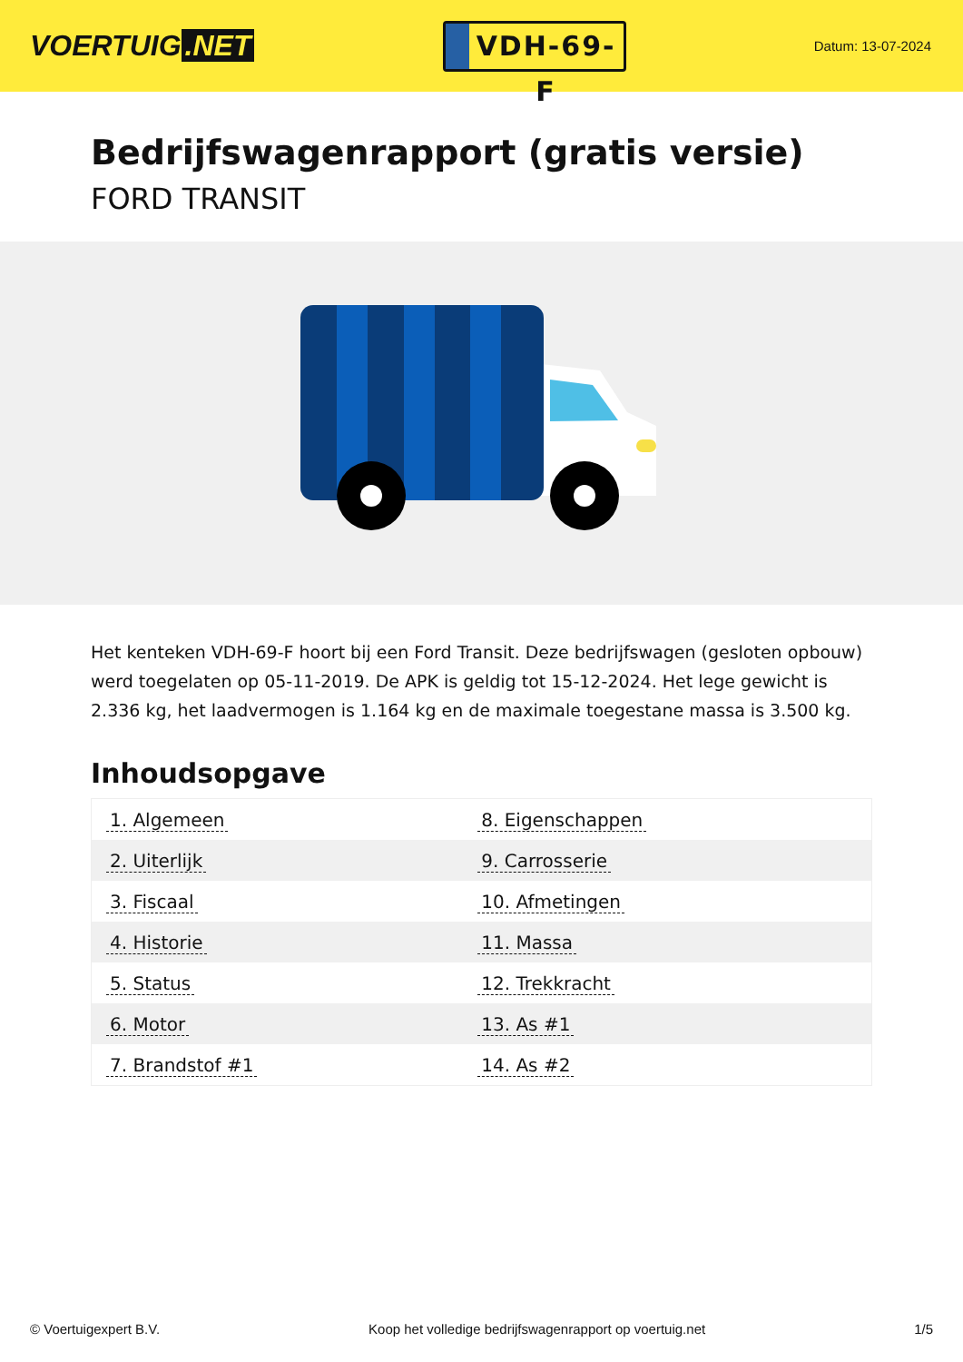VOERTUIG.NET
VDH-69-F
Datum: 13-07-2024
Bedrijfswagenrapport (gratis versie)
FORD TRANSIT
Het kenteken VDH-69-F hoort bij een Ford Transit. Deze bedrijfswagen (gesloten opbouw) werd toegelaten op 05-11-2019. De APK is geldig tot 15-12-2024. Het lege gewicht is 2.336 kg, het laadvermogen is 1.164 kg en de maximale toegestane massa is 3.500 kg.
Inhoudsopgave
| 1. Algemeen | 8. Eigenschappen |
| 2. Uiterlijk | 9. Carrosserie |
| 3. Fiscaal | 10. Afmetingen |
| 4. Historie | 11. Massa |
| 5. Status | 12. Trekkracht |
| 6. Motor | 13. As #1 |
| 7. Brandstof #1 | 14. As #2 |
© Voertuigexpert B.V. Koop het volledige bedrijfswagenrapport op voertuig.net 1/5